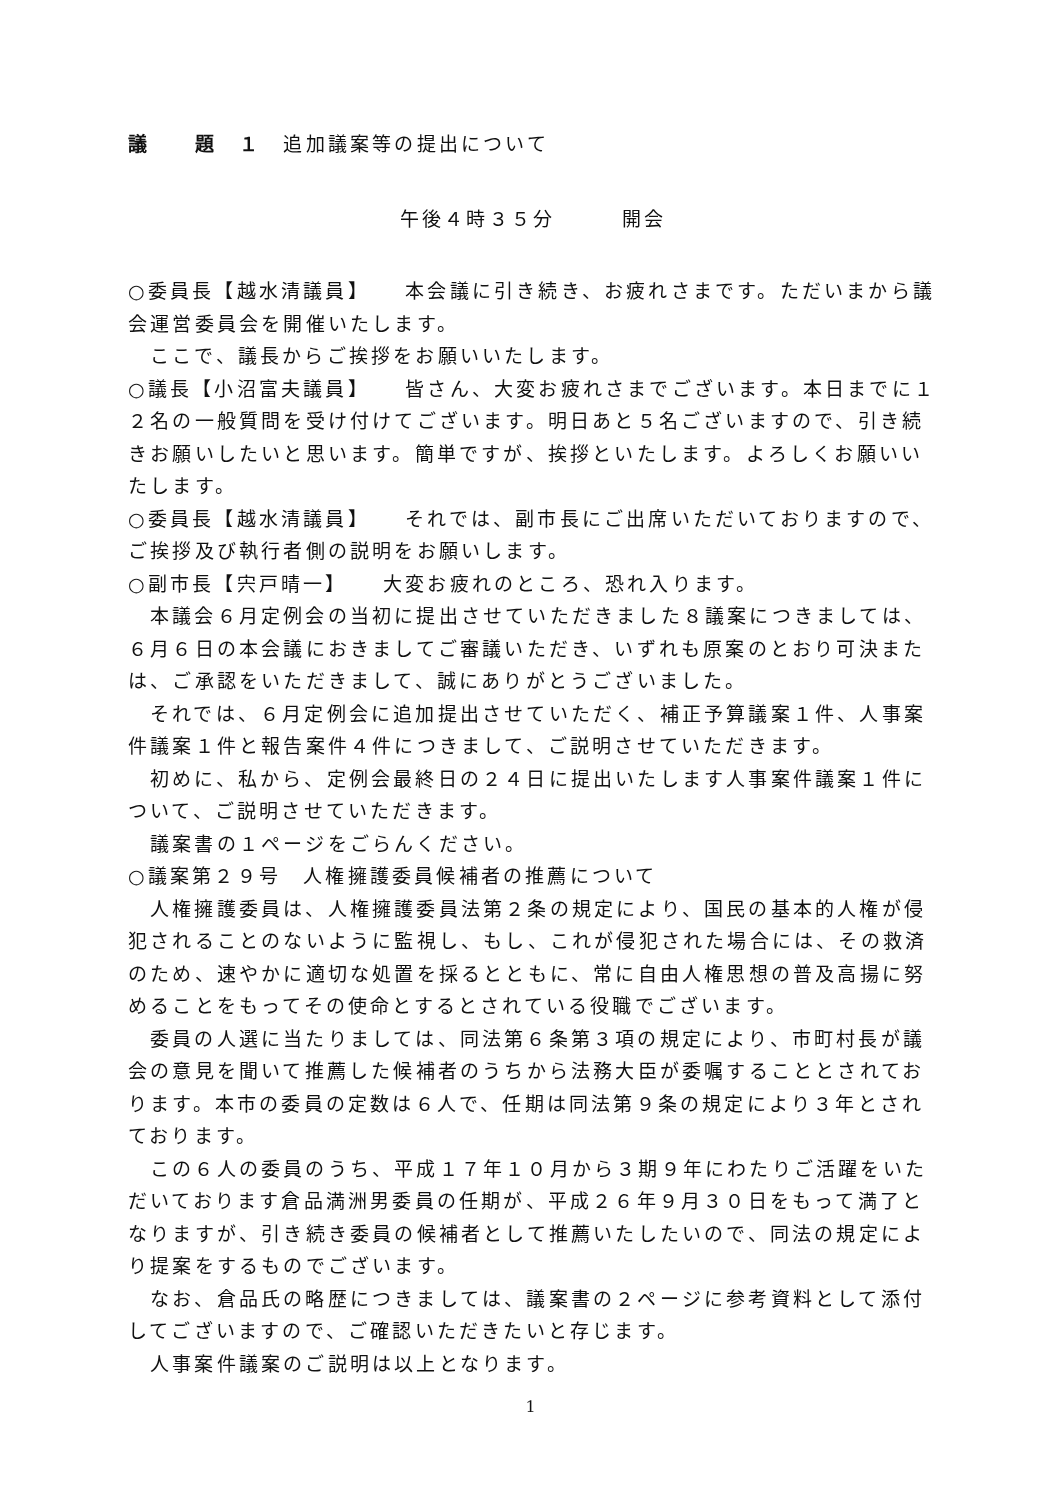議　　題　１　追加議案等の提出について
午後４時３５分　　　開会
○委員長【越水清議員】　　本会議に引き続き、お疲れさまです。ただいまから議会運営委員会を開催いたします。
ここで、議長からご挨拶をお願いいたします。
○議長【小沼富夫議員】　　皆さん、大変お疲れさまでございます。本日までに１２名の一般質問を受け付けてございます。明日あと５名ございますので、引き続きお願いしたいと思います。簡単ですが、挨拶といたします。よろしくお願いいたします。
○委員長【越水清議員】　　それでは、副市長にご出席いただいておりますので、ご挨拶及び執行者側の説明をお願いします。
○副市長【宍戸晴一】　　大変お疲れのところ、恐れ入ります。
本議会６月定例会の当初に提出させていただきました８議案につきましては、６月６日の本会議におきましてご審議いただき、いずれも原案のとおり可決または、ご承認をいただきまして、誠にありがとうございました。
それでは、６月定例会に追加提出させていただく、補正予算議案１件、人事案件議案１件と報告案件４件につきまして、ご説明させていただきます。
初めに、私から、定例会最終日の２４日に提出いたします人事案件議案１件について、ご説明させていただきます。
議案書の１ページをごらんください。
○議案第２９号　人権擁護委員候補者の推薦について
人権擁護委員は、人権擁護委員法第２条の規定により、国民の基本的人権が侵犯されることのないように監視し、もし、これが侵犯された場合には、その救済のため、速やかに適切な処置を採るとともに、常に自由人権思想の普及高揚に努めることをもってその使命とするとされている役職でございます。
委員の人選に当たりましては、同法第６条第３項の規定により、市町村長が議会の意見を聞いて推薦した候補者のうちから法務大臣が委嘱することとされております。本市の委員の定数は６人で、任期は同法第９条の規定により３年とされております。
この６人の委員のうち、平成１７年１０月から３期９年にわたりご活躍をいただいております倉品満洲男委員の任期が、平成２６年９月３０日をもって満了となりますが、引き続き委員の候補者として推薦いたしたいので、同法の規定により提案をするものでございます。
なお、倉品氏の略歴につきましては、議案書の２ページに参考資料として添付してございますので、ご確認いただきたいと存じます。
人事案件議案のご説明は以上となります。
1